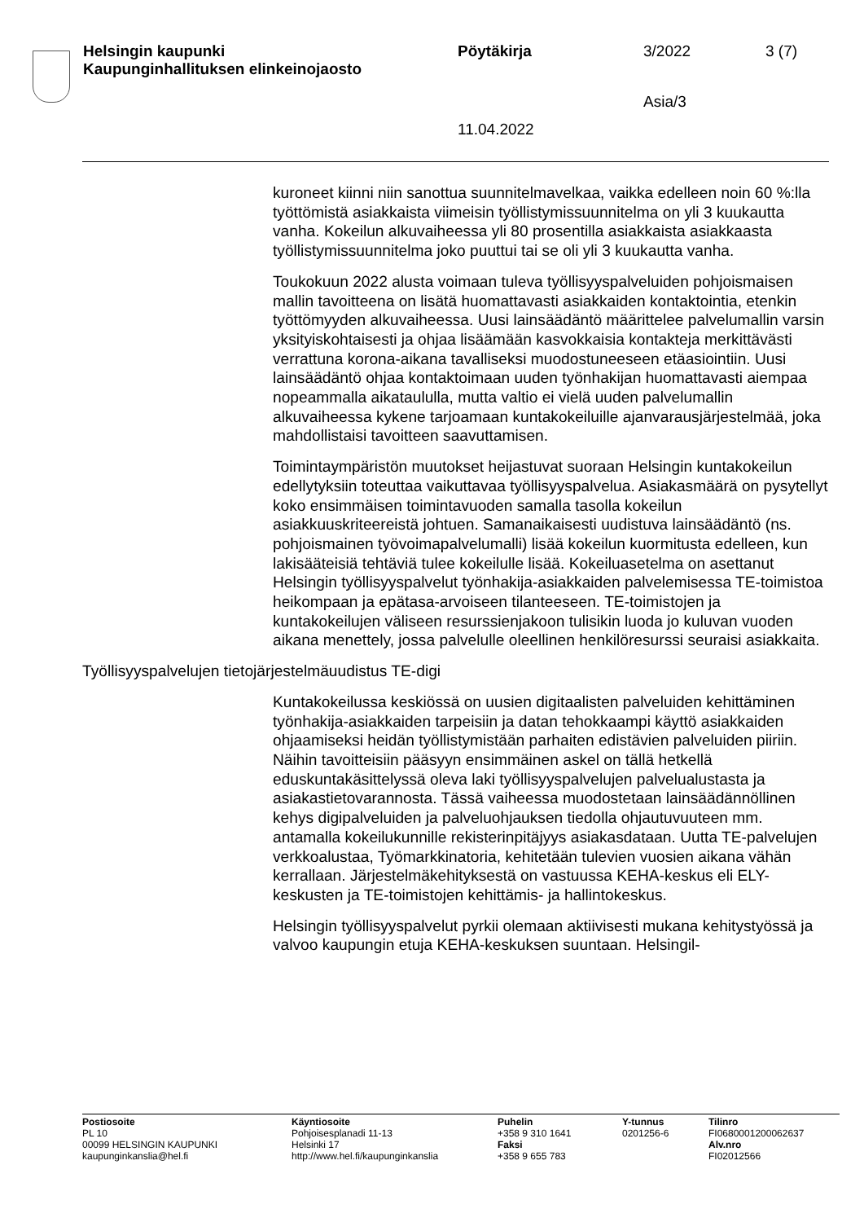Helsingin kaupunki
Kaupunginhallituksen elinkeinojaosto
Pöytäkirja 3/2022 3 (7)
Asia/3
11.04.2022
kuroneet kiinni niin sanottua suunnitelmavelkaa, vaikka edelleen noin 60 %:lla työttömistä asiakkaista viimeisin työllistymissuunnitelma on yli 3 kuukautta vanha. Kokeilun alkuvaiheessa yli 80 prosentilla asiakkaista asiakkaasta työllistymissuunnitelma joko puuttui tai se oli yli 3 kuukautta vanha.
Toukokuun 2022 alusta voimaan tuleva työllisyyspalveluiden pohjoismaisen mallin tavoitteena on lisätä huomattavasti asiakkaiden kontaktointia, etenkin työttömyyden alkuvaiheessa. Uusi lainsäädäntö määrittelee palvelumallin varsin yksityiskohtaisesti ja ohjaa lisäämään kasvokkaisia kontakteja merkittävästi verrattuna korona-aikana tavalliseksi muodostuneeseen etäasiointiin. Uusi lainsäädäntö ohjaa kontaktoimaan uuden työnhakijan huomattavasti aiempaa nopeammalla aikataululla, mutta valtio ei vielä uuden palvelumallin alkuvaiheessa kykene tarjoamaan kuntakokeiluille ajanvarausjärjestelmää, joka mahdollistaisi tavoitteen saavuttamisen.
Toimintaympäristön muutokset heijastuvat suoraan Helsingin kuntakokeilun edellytyksiin toteuttaa vaikuttavaa työllisyyspalvelua. Asiakasmäärä on pysytellyt koko ensimmäisen toimintavuoden samalla tasolla kokeilun asiakkuuskriteereistä johtuen. Samanaikaisesti uudistuva lainsäädäntö (ns. pohjoismainen työvoimapalvelumalli) lisää kokeilun kuormitusta edelleen, kun lakisääteisiä tehtäviä tulee kokeilulle lisää. Kokeiluasetelma on asettanut Helsingin työllisyyspalvelut työnhakija-asiakkaiden palvelemisessa TE-toimistoa heikompaan ja epätasa-arvoiseen tilanteeseen. TE-toimistojen ja kuntakokeilujen väliseen resurssienjakoon tulisikin luoda jo kuluvan vuoden aikana menettely, jossa palvelulle oleellinen henkilöresurssi seuraisi asiakkaita.
Työllisyyspalvelujen tietojärjestelmäuudistus TE-digi
Kuntakokeilussa keskiössä on uusien digitaalisten palveluiden kehittäminen työnhakija-asiakkaiden tarpeisiin ja datan tehokkaampi käyttö asiakkaiden ohjaamiseksi heidän työllistymistään parhaiten edistävien palveluiden piiriin. Näihin tavoitteisiin pääsyyn ensimmäinen askel on tällä hetkellä eduskuntakäsittelyssä oleva laki työllisyyspalvelujen palvelualustasta ja asiakastietovarannosta. Tässä vaiheessa muodostetaan lainsäädännöllinen kehys digipalveluiden ja palveluohjauksen tiedolla ohjautuvuuteen mm. antamalla kokeilukunnille rekisterinpitäjyys asiakasdataan. Uutta TE-palvelujen verkkoalustaa, Työmarkkinatoria, kehitetään tulevien vuosien aikana vähän kerrallaan. Järjestelmäkehityksestä on vastuussa KEHA-keskus eli ELY-keskusten ja TE-toimistojen kehittämis- ja hallintokeskus.
Helsingin työllisyyspalvelut pyrkii olemaan aktiivisesti mukana kehitystyössä ja valvoo kaupungin etuja KEHA-keskuksen suuntaan. Helsingil-
Postiosoite
PL 10
00099 HELSINGIN KAUPUNKI
kaupunginkanslia@hel.fi
Käyntiosoite
Pohjoisesplanadi 11-13
Helsinki 17
http://www.hel.fi/kaupunginkanslia
Puhelin
+358 9 310 1641
Faksi
+358 9 655 783
Y-tunnus
0201256-6
Tilinro
FI0680001200062637
Alv.nro
FI02012566